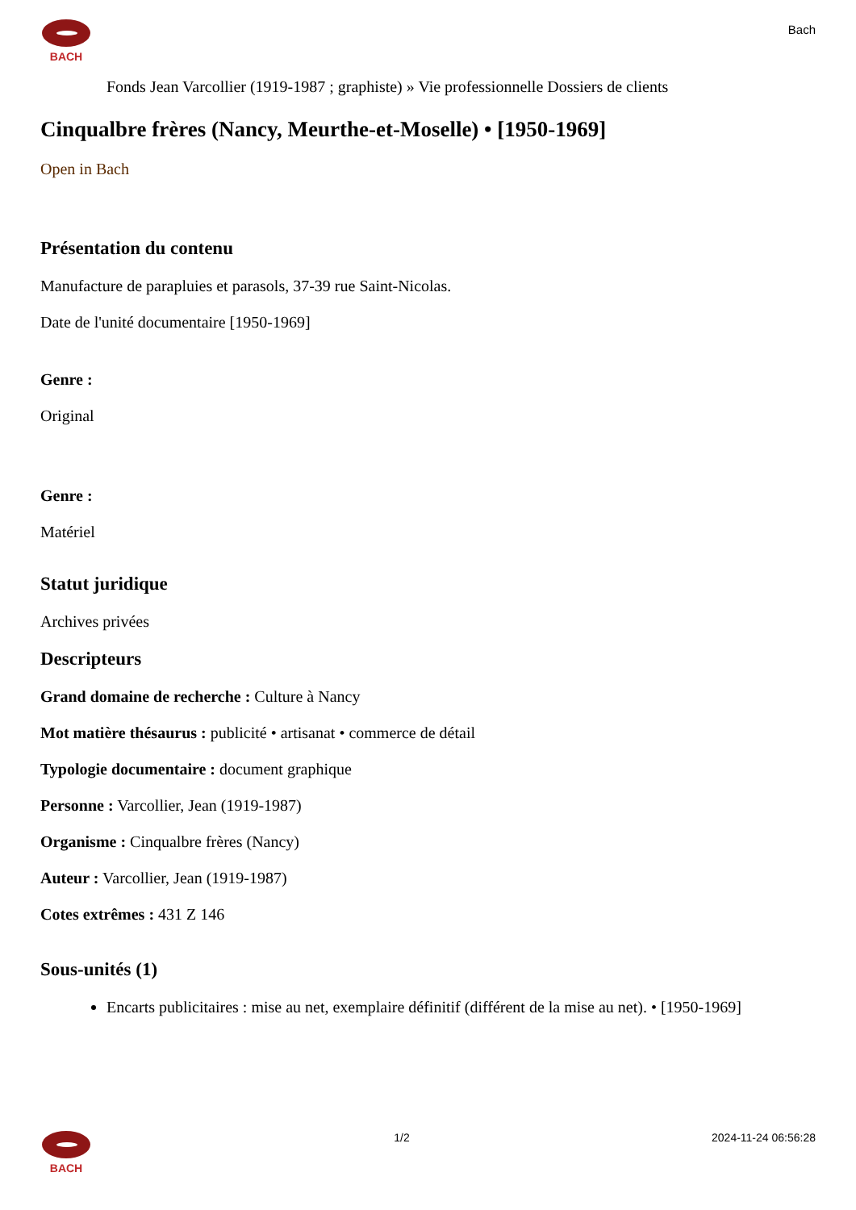BACH
Bach
Fonds Jean Varcollier (1919-1987 ; graphiste) » Vie professionnelle Dossiers de clients
Cinqualbre frères (Nancy, Meurthe-et-Moselle) • [1950-1969]
Open in Bach
Présentation du contenu
Manufacture de parapluies et parasols, 37-39 rue Saint-Nicolas.
Date de l'unité documentaire [1950-1969]
Genre :
Original
Genre :
Matériel
Statut juridique
Archives privées
Descripteurs
Grand domaine de recherche : Culture à Nancy
Mot matière thésaurus : publicité • artisanat • commerce de détail
Typologie documentaire : document graphique
Personne : Varcollier, Jean (1919-1987)
Organisme : Cinqualbre frères (Nancy)
Auteur : Varcollier, Jean (1919-1987)
Cotes extrêmes : 431 Z 146
Sous-unités (1)
Encarts publicitaires : mise au net, exemplaire définitif (différent de la mise au net). • [1950-1969]
BACH 1/2 2024-11-24 06:56:28